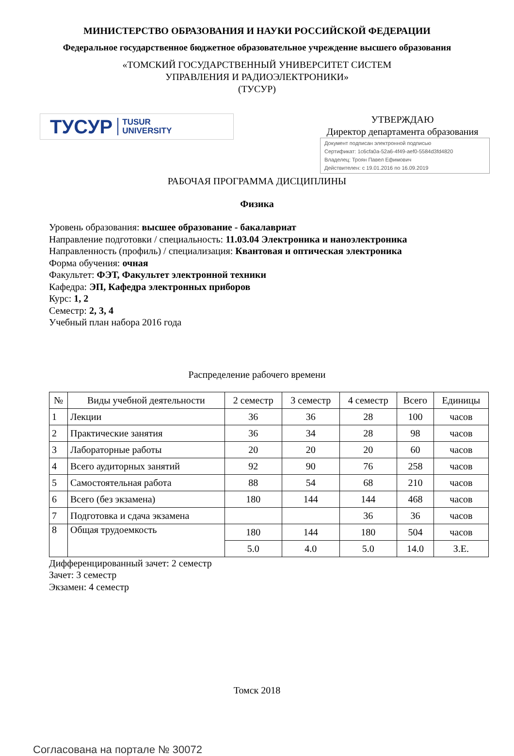МИНИСТЕРСТВО ОБРАЗОВАНИЯ И НАУКИ РОССИЙСКОЙ ФЕДЕРАЦИИ
Федеральное государственное бюджетное образовательное учреждение высшего образования
«ТОМСКИЙ ГОСУДАРСТВЕННЫЙ УНИВЕРСИТЕТ СИСТЕМ
УПРАВЛЕНИЯ И РАДИОЭЛЕКТРОНИКИ»
(ТУСУР)
ТУСУР TUSUR
UNIVERSITY
УТВЕРЖДАЮ
Директор департамента образования
Документ подписан электронной подписью
Сертификат: 1c6cfa0a-52a6-4f49-aef0-5584d3fd4820
Владелец: Троян Павел Ефимович
Действителен: с 19.01.2016 по 16.09.2019
РАБОЧАЯ ПРОГРАММА ДИСЦИПЛИНЫ
Физика
Уровень образования: высшее образование - бакалавриат
Направление подготовки / специальность: 11.03.04 Электроника и наноэлектроника
Направленность (профиль) / специализация: Квантовая и оптическая электроника
Форма обучения: очная
Факультет: ФЭТ, Факультет электронной техники
Кафедра: ЭП, Кафедра электронных приборов
Курс: 1, 2
Семестр: 2, 3, 4
Учебный план набора 2016 года
Распределение рабочего времени
| № | Виды учебной деятельности | 2 семестр | 3 семестр | 4 семестр | Всего | Единицы |
| --- | --- | --- | --- | --- | --- | --- |
| 1 | Лекции | 36 | 36 | 28 | 100 | часов |
| 2 | Практические занятия | 36 | 34 | 28 | 98 | часов |
| 3 | Лабораторные работы | 20 | 20 | 20 | 60 | часов |
| 4 | Всего аудиторных занятий | 92 | 90 | 76 | 258 | часов |
| 5 | Самостоятельная работа | 88 | 54 | 68 | 210 | часов |
| 6 | Всего (без экзамена) | 180 | 144 | 144 | 468 | часов |
| 7 | Подготовка и сдача экзамена | | | 36 | 36 | часов |
| 8 | Общая трудоемкость | 180 | 144 | 180 | 504 | часов |
| | | 5.0 | 4.0 | 5.0 | 14.0 | З.Е. |
Дифференцированный зачет: 2 семестр
Зачет: 3 семестр
Экзамен: 4 семестр
Томск 2018
Согласована на портале № 30072